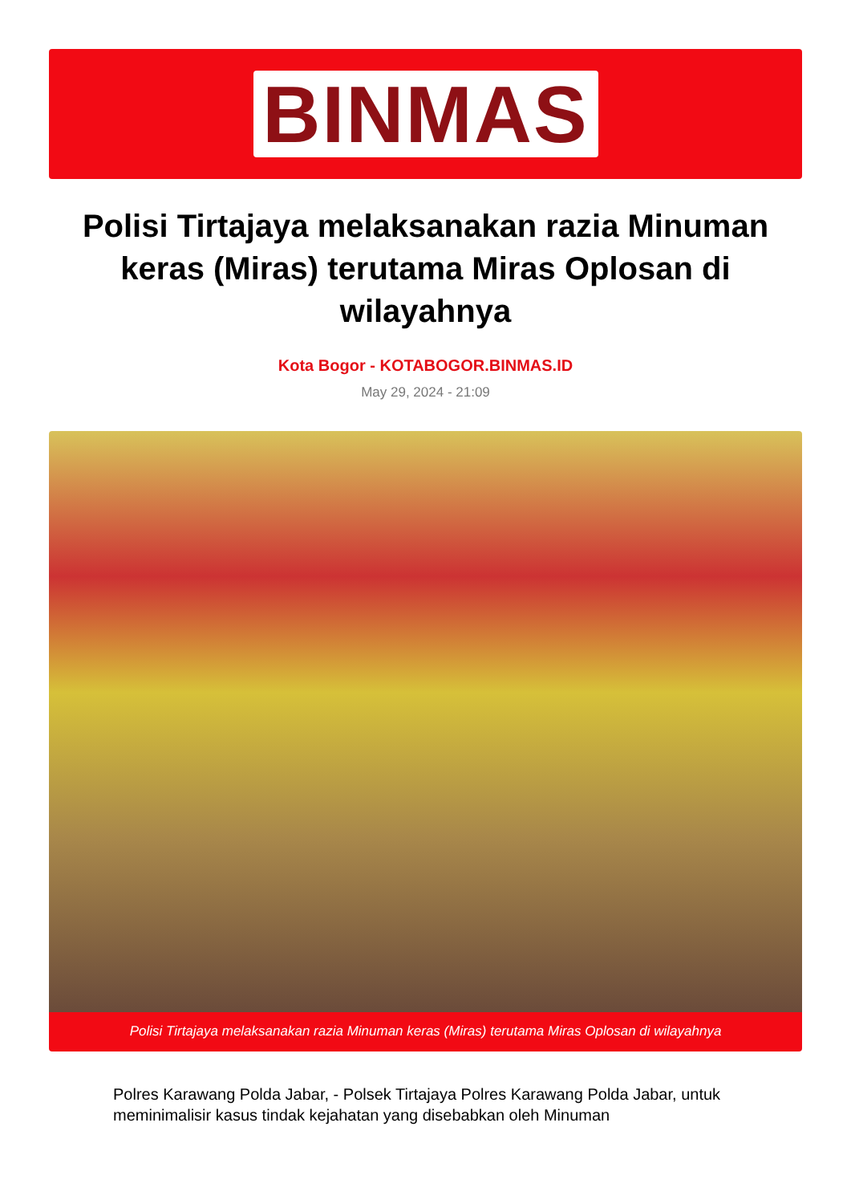BINMAS
Polisi Tirtajaya melaksanakan razia Minuman keras (Miras) terutama Miras Oplosan di wilayahnya
Kota Bogor - KOTABOGOR.BINMAS.ID
May 29, 2024 - 21:09
Polisi Tirtajaya melaksanakan razia Minuman keras (Miras) terutama Miras Oplosan di wilayahnya
Polres Karawang Polda Jabar, - Polsek Tirtajaya Polres Karawang Polda Jabar, untuk meminimalisir kasus tindak kejahatan yang disebabkan oleh Minuman